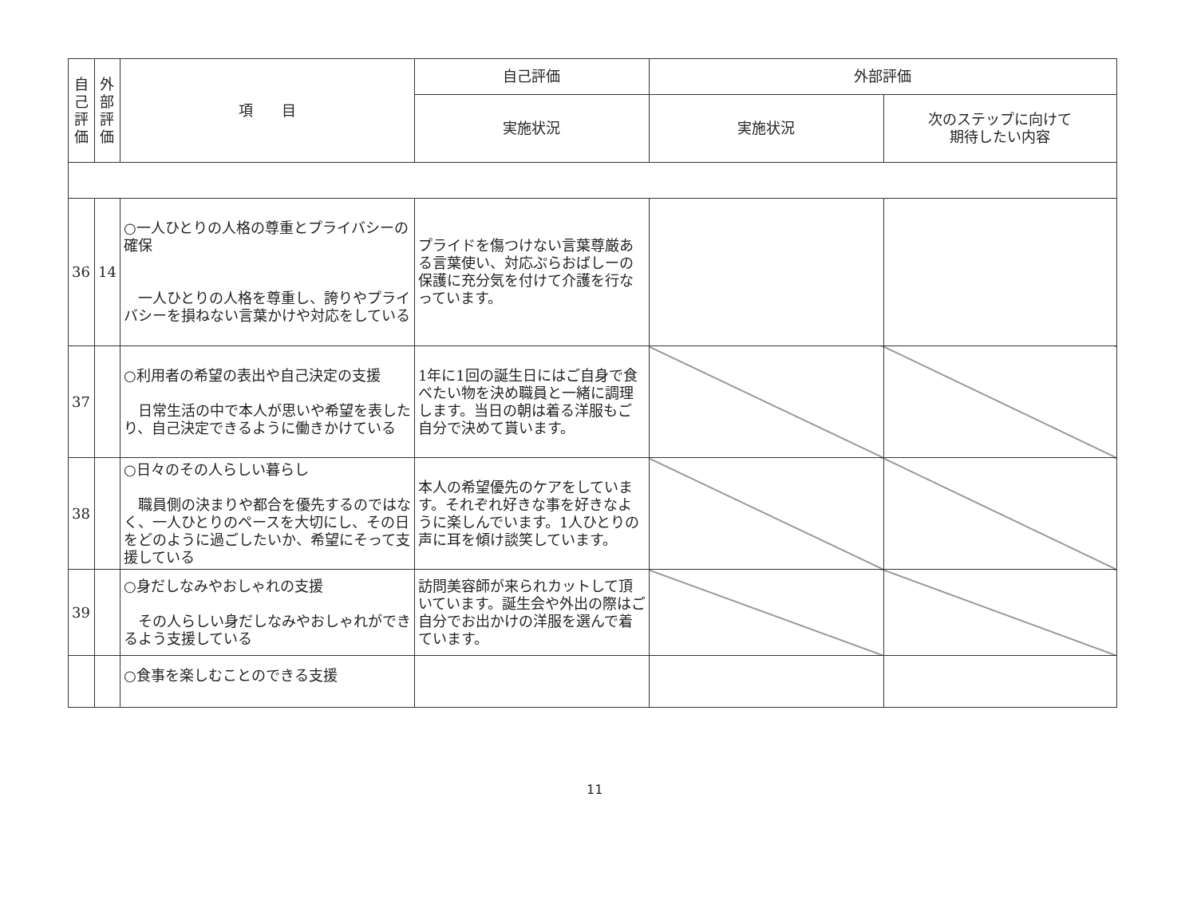| 自 己 評 価 | 外 部 評 価 | 項 目 | 自己評価 | 外部評価 | |
| --- | --- | --- | --- | --- | --- |
| | | | 実施状況 | 実施状況 | 次のステップに向けて 期待したい内容 |
| 36 | 14 | ○一人ひとりの人格の尊重とプライバシーの確保 一人ひとりの人格を尊重し、誇りやプライバシーを損ねない言葉かけや対応をしている | プライドを傷つけない言葉尊厳ある言葉使い、対応ぷらおばしーの保護に充分気を付けて介護を行なっています。 | | |
| 37 | | ○利用者の希望の表出や自己決定の支援 日常生活の中で本人が思いや希望を表したり、自己決定できるように働きかけている | 1年に1回の誕生日にはご自身で食べたい物を決め職員と一緒に調理します。当日の朝は着る洋服もご自分で決めて貰います。 | | |
| 38 | | ○日々のその人らしい暮らし 職員側の決まりや都合を優先するのではなく、一人ひとりのペースを大切にし、その日をどのように過ごしたいか、希望にそって支援している | 本人の希望優先のケアをしています。それぞれ好きな事を好きなように楽しんでいます。1人ひとりの声に耳を傾け談笑しています。 | | |
| 39 | | ○身だしなみやおしゃれの支援 その人らしい身だしなみやおしゃれができるよう支援している | 訪問美容師が来られカットして頂いています。誕生会や外出の際はご自分でお出かけの洋服を選んで着ています。 | | |
| | | ○食事を楽しむことのできる支援 | | | |
11